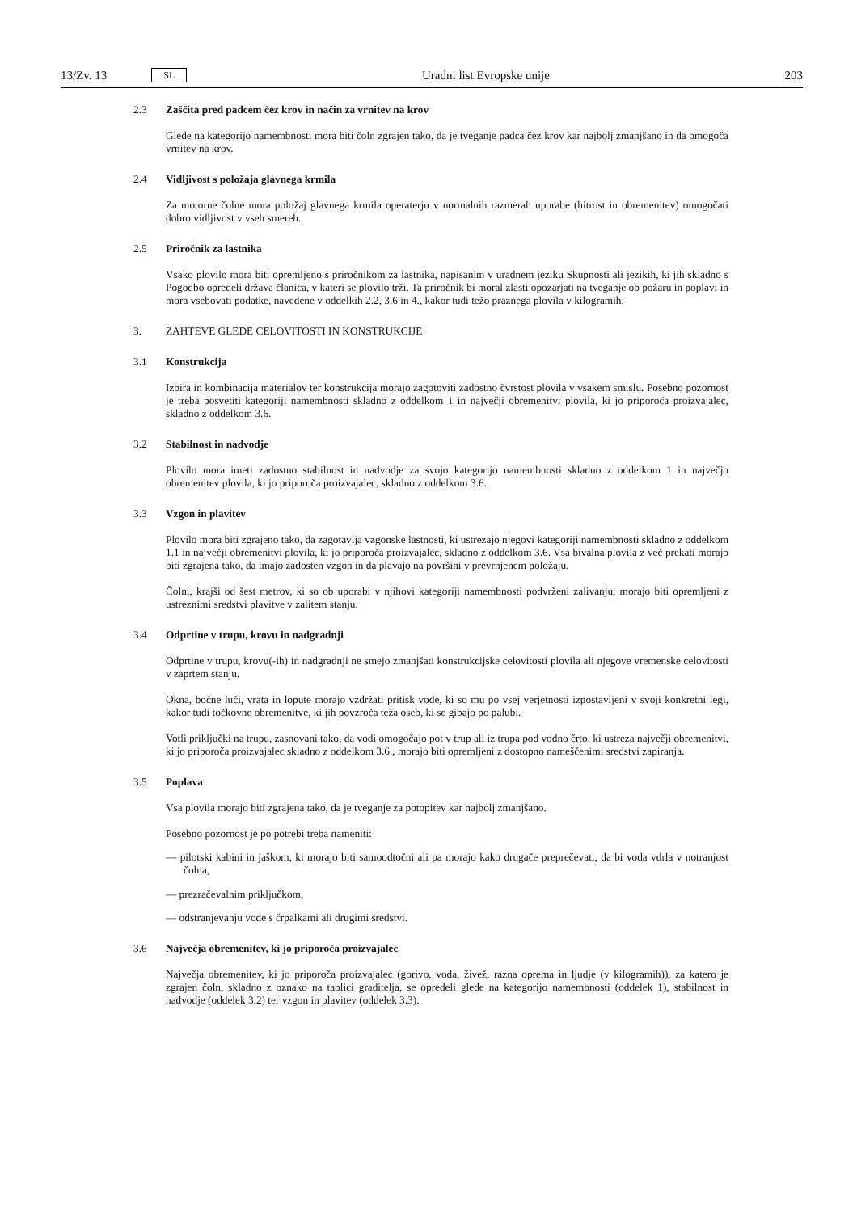13/Zv. 13 SL Uradni list Evropske unije 203
2.3 Zaščita pred padcem čez krov in način za vrnitev na krov
Glede na kategorijo namembnosti mora biti čoln zgrajen tako, da je tveganje padca čez krov kar najbolj zmanjšano in da omogoča vrnitev na krov.
2.4 Vidljivost s položaja glavnega krmila
Za motorne čolne mora položaj glavnega krmila operaterju v normalnih razmerah uporabe (hitrost in obremenitev) omogočati dobro vidljivost v vseh smereh.
2.5 Priročnik za lastnika
Vsako plovilo mora biti opremljeno s priročnikom za lastnika, napisanim v uradnem jeziku Skupnosti ali jezikih, ki jih skladno s Pogodbo opredeli država članica, v kateri se plovilo trži. Ta priročnik bi moral zlasti opozarjati na tveganje ob požaru in poplavi in mora vsebovati podatke, navedene v oddelkih 2.2, 3.6 in 4., kakor tudi težo praznega plovila v kilogramih.
3. ZAHTEVE GLEDE CELOVITOSTI IN KONSTRUKCIJE
3.1 Konstrukcija
Izbira in kombinacija materialov ter konstrukcija morajo zagotoviti zadostno čvrstost plovila v vsakem smislu. Posebno pozornost je treba posvetiti kategoriji namembnosti skladno z oddelkom 1 in največji obremenitvi plovila, ki jo priporoča proizvajalec, skladno z oddelkom 3.6.
3.2 Stabilnost in nadvodje
Plovilo mora imeti zadostno stabilnost in nadvodje za svojo kategorijo namembnosti skladno z oddelkom 1 in največjo obremenitev plovila, ki jo priporoča proizvajalec, skladno z oddelkom 3.6.
3.3 Vzgon in plavitev
Plovilo mora biti zgrajeno tako, da zagotavlja vzgonske lastnosti, ki ustrezajo njegovi kategoriji namembnosti skladno z oddelkom 1.1 in največji obremenitvi plovila, ki jo priporoča proizvajalec, skladno z oddelkom 3.6. Vsa bivalna plovila z več prekati morajo biti zgrajena tako, da imajo zadosten vzgon in da plavajo na površini v prevrnjenem položaju.
Čolni, krajši od šest metrov, ki so ob uporabi v njihovi kategoriji namembnosti podvrženi zalivanju, morajo biti opremljeni z ustreznimi sredstvi plavitve v zalitem stanju.
3.4 Odprtine v trupu, krovu in nadgradnji
Odprtine v trupu, krovu(-ih) in nadgradnji ne smejo zmanjšati konstrukcijske celovitosti plovila ali njegove vremenske celovitosti v zaprtem stanju.
Okna, bočne luči, vrata in lopute morajo vzdržati pritisk vode, ki so mu po vsej verjetnosti izpostavljeni v svoji konkretni legi, kakor tudi točkovne obremenitve, ki jih povzroča teža oseb, ki se gibajo po palubi.
Votli priključki na trupu, zasnovani tako, da vodi omogočajo pot v trup ali iz trupa pod vodno črto, ki ustreza največji obremenitvi, ki jo priporoča proizvajalec skladno z oddelkom 3.6., morajo biti opremljeni z dostopno nameščenimi sredstvi zapiranja.
3.5 Poplava
Vsa plovila morajo biti zgrajena tako, da je tveganje za potopitev kar najbolj zmanjšano.
Posebno pozornost je po potrebi treba nameniti:
— pilotski kabini in jaškom, ki morajo biti samoodtočni ali pa morajo kako drugače preprečevati, da bi voda vdrla v notranjost čolna,
— prezračevalnim priključkom,
— odstranjevanju vode s črpalkami ali drugimi sredstvi.
3.6 Največja obremenitev, ki jo priporoča proizvajalec
Največja obremenitev, ki jo priporoča proizvajalec (gorivo, voda, živež, razna oprema in ljudje (v kilogramih)), za katero je zgrajen čoln, skladno z oznako na tablici graditelja, se opredeli glede na kategorijo namembnosti (oddelek 1), stabilnost in nadvodje (oddelek 3.2) ter vzgon in plavitev (oddelek 3.3).